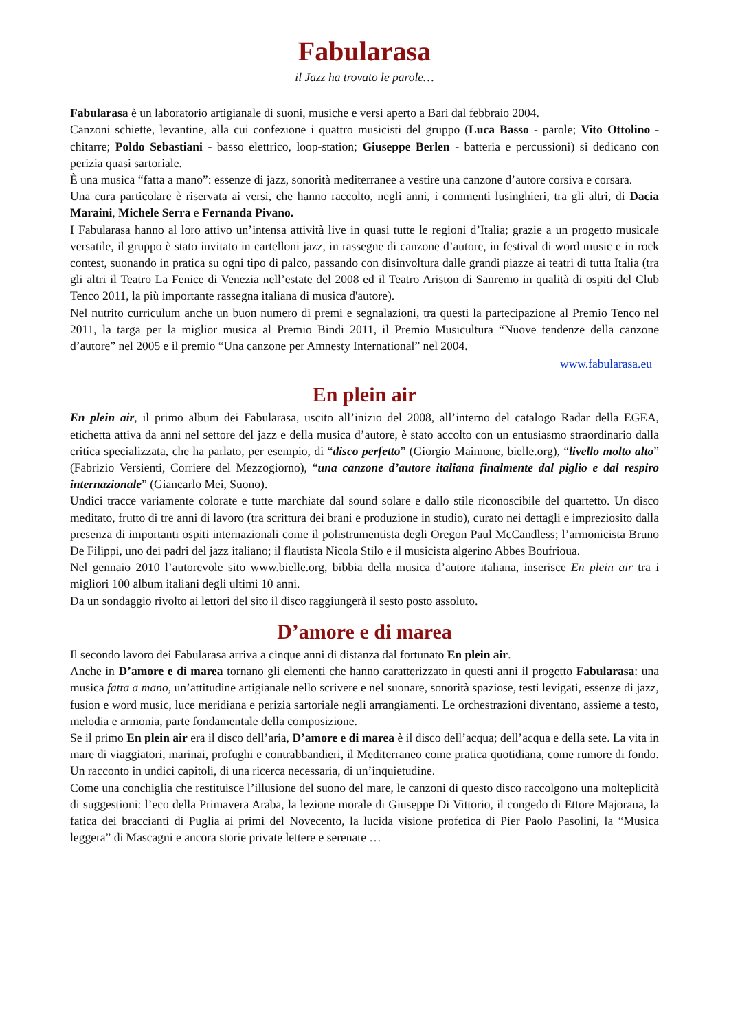Fabularasa
il Jazz ha trovato le parole…
Fabularasa è un laboratorio artigianale di suoni, musiche e versi aperto a Bari dal febbraio 2004.
Canzoni schiette, levantine, alla cui confezione i quattro musicisti del gruppo (Luca Basso - parole; Vito Ottolino - chitarre; Poldo Sebastiani - basso elettrico, loop-station; Giuseppe Berlen - batteria e percussioni) si dedicano con perizia quasi sartoriale.
È una musica “fatta a mano”: essenze di jazz, sonorità mediterranee a vestire una canzone d’autore corsiva e corsara.
Una cura particolare è riservata ai versi, che hanno raccolto, negli anni, i commenti lusinghieri, tra gli altri, di Dacia Maraini, Michele Serra e Fernanda Pivano.
I Fabularasa hanno al loro attivo un’intensa attività live in quasi tutte le regioni d’Italia; grazie a un progetto musicale versatile, il gruppo è stato invitato in cartelloni jazz, in rassegne di canzone d’autore, in festival di word music e in rock contest, suonando in pratica su ogni tipo di palco, passando con disinvoltura dalle grandi piazze ai teatri di tutta Italia (tra gli altri il Teatro La Fenice di Venezia nell’estate del 2008 ed il Teatro Ariston di Sanremo in qualità di ospiti del Club Tenco 2011, la più importante rassegna italiana di musica d'autore).
Nel nutrito curriculum anche un buon numero di premi e segnalazioni, tra questi la partecipazione al Premio Tenco nel 2011, la targa per la miglior musica al Premio Bindi 2011, il Premio Musicultura “Nuove tendenze della canzone d’autore” nel 2005 e il premio “Una canzone per Amnesty International” nel 2004.
www.fabularasa.eu
En plein air
En plein air, il primo album dei Fabularasa, uscito all’inizio del 2008, all’interno del catalogo Radar della EGEA, etichetta attiva da anni nel settore del jazz e della musica d’autore, è stato accolto con un entusiasmo straordinario dalla critica specializzata, che ha parlato, per esempio, di “disco perfetto” (Giorgio Maimone, bielle.org), “livello molto alto” (Fabrizio Versienti, Corriere del Mezzogiorno), “una canzone d’autore italiana finalmente dal piglio e dal respiro internazionale” (Giancarlo Mei, Suono).
Undici tracce variamente colorate e tutte marchiate dal sound solare e dallo stile riconoscibile del quartetto. Un disco meditato, frutto di tre anni di lavoro (tra scrittura dei brani e produzione in studio), curato nei dettagli e impreziosito dalla presenza di importanti ospiti internazionali come il polistrumentista degli Oregon Paul McCandless; l’armonicista Bruno De Filippi, uno dei padri del jazz italiano; il flautista Nicola Stilo e il musicista algerino Abbes Boufrioua.
Nel gennaio 2010 l’autorevole sito www.bielle.org, bibbia della musica d’autore italiana, inserisce En plein air tra i migliori 100 album italiani degli ultimi 10 anni.
Da un sondaggio rivolto ai lettori del sito il disco raggiungerà il sesto posto assoluto.
D’amore e di marea
Il secondo lavoro dei Fabularasa arriva a cinque anni di distanza dal fortunato En plein air.
Anche in D’amore e di marea tornano gli elementi che hanno caratterizzato in questi anni il progetto Fabularasa: una musica fatta a mano, un’attitudine artigianale nello scrivere e nel suonare, sonorità spaziose, testi levigati, essenze di jazz, fusion e word music, luce meridiana e perizia sartoriale negli arrangiamenti. Le orchestrazioni diventano, assieme a testo, melodia e armonia, parte fondamentale della composizione.
Se il primo En plein air era il disco dell’aria, D’amore e di marea è il disco dell’acqua; dell’acqua e della sete. La vita in mare di viaggiatori, marinai, profughi e contrabbandieri, il Mediterraneo come pratica quotidiana, come rumore di fondo. Un racconto in undici capitoli, di una ricerca necessaria, di un’inquietudine.
Come una conchiglia che restituisce l’illusione del suono del mare, le canzoni di questo disco raccolgono una molteplicità di suggestioni: l’eco della Primavera Araba, la lezione morale di Giuseppe Di Vittorio, il congedo di Ettore Majorana, la fatica dei braccianti di Puglia ai primi del Novecento, la lucida visione profetica di Pier Paolo Pasolini, la “Musica leggera” di Mascagni e ancora storie private lettere e serenate …